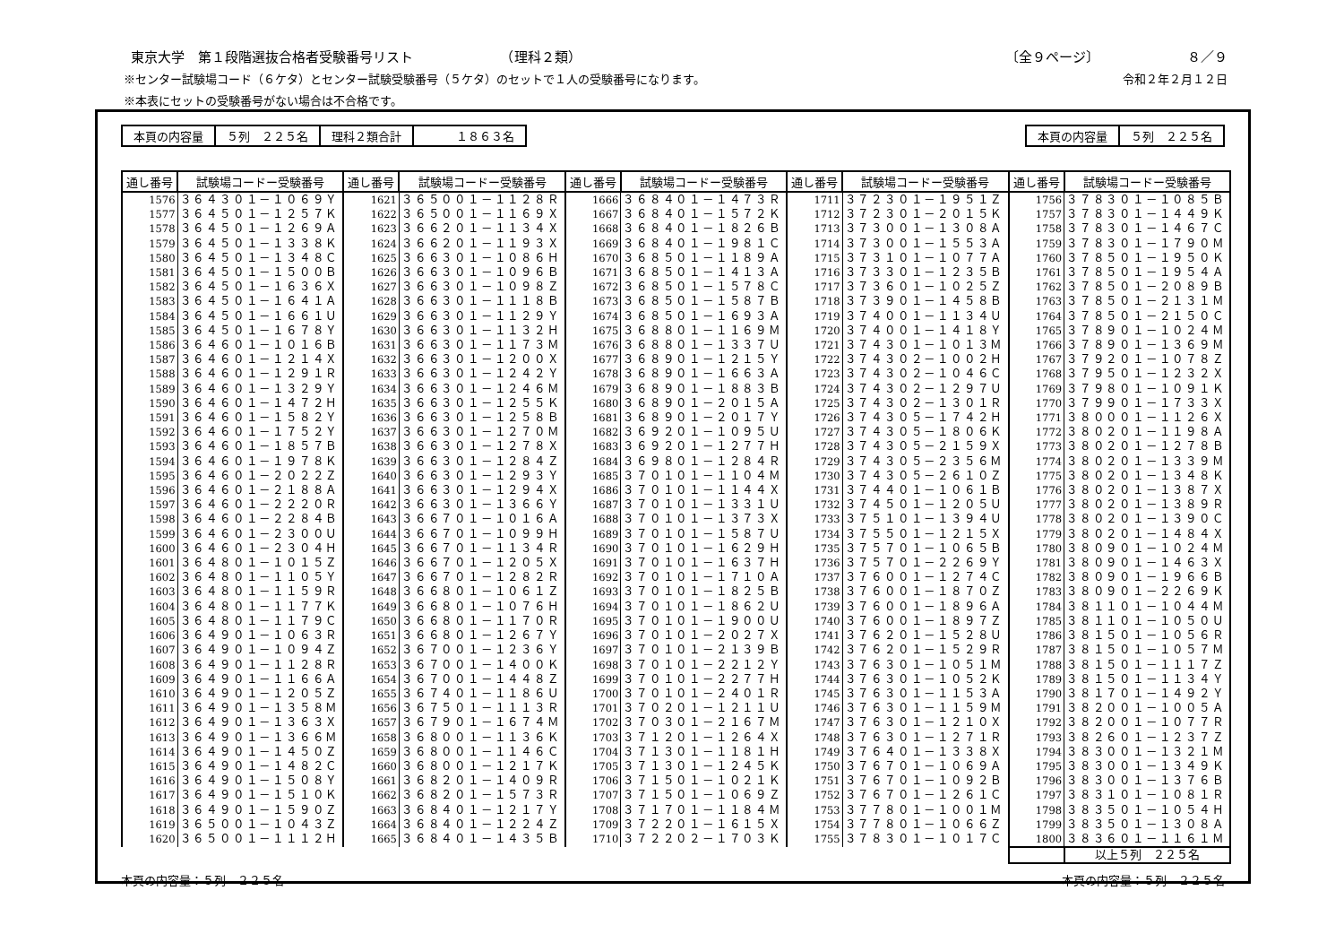東京大学　第１段階選抜合格者受験番号リスト　　　　　　　（理科２類） 〔全９ページ〕　　　　　　　８／９
※センター試験場コード（６ケタ）とセンター試験受験番号（５ケタ）のセットで１人の受験番号になります。 令和２年２月１２日
※本表にセットの受験番号がない場合は不合格です。
| 本頁の内容量 | ５列 ２２５名 | 理科２類合計 | １８６３名 |
| 本頁の内容量 | ５列 ２２５名 |
| 通し番号 | 試験場コードー受験番号 | 通し番号 | 試験場コードー受験番号 | 通し番号 | 試験場コードー受験番号 | 通し番号 | 試験場コードー受験番号 | 通し番号 | 試験場コードー受験番号 |
| --- | --- | --- | --- | --- | --- | --- | --- | --- | --- |
| 1576 | ３６４３０１－１０６９Ｙ | 1621 | ３６５００１－１１２８Ｒ | 1666 | ３６８４０１－１４７３Ｒ | 1711 | ３７２３０１－１９５１Ｚ | 1756 | ３７８３０１－１０８５Ｂ |
| 1577 | ３６４５０１－１２５７Ｋ | 1622 | ３６５００１－１１６９Ｘ | 1667 | ３６８４０１－１５７２Ｋ | 1712 | ３７２３０１－２０１５Ｋ | 1757 | ３７８３０１－１４４９Ｋ |
| 1578 | ３６４５０１－１２６９Ａ | 1623 | ３６６２０１－１１３４Ｘ | 1668 | ３６８４０１－１８２６Ｂ | 1713 | ３７３００１－１３０８Ａ | 1758 | ３７８３０１－１４６７Ｃ |
| 1579 | ３６４５０１－１３３８Ｋ | 1624 | ３６６２０１－１１９３Ｘ | 1669 | ３６８４０１－１９８１Ｃ | 1714 | ３７３００１－１５５３Ａ | 1759 | ３７８３０１－１７９０Ｍ |
| 1580 | ３６４５０１－１３４８Ｃ | 1625 | ３６６３０１－１０８６Ｈ | 1670 | ３６８５０１－１１８９Ａ | 1715 | ３７３１０１－１０７７Ａ | 1760 | ３７８５０１－１９５０Ｋ |
| 1581 | ３６４５０１－１５００Ｂ | 1626 | ３６６３０１－１０９６Ｂ | 1671 | ３６８５０１－１４１３Ａ | 1716 | ３７３３０１－１２３５Ｂ | 1761 | ３７８５０１－１９５４Ａ |
| 1582 | ３６４５０１－１６３６Ｘ | 1627 | ３６６３０１－１０９８Ｚ | 1672 | ３６８５０１－１５７８Ｃ | 1717 | ３７３６０１－１０２５Ｚ | 1762 | ３７８５０１－２０８９Ｂ |
| 1583 | ３６４５０１－１６４１Ａ | 1628 | ３６６３０１－１１１８Ｂ | 1673 | ３６８５０１－１５８７Ｂ | 1718 | ３７３９０１－１４５８Ｂ | 1763 | ３７８５０１－２１３１Ｍ |
| 1584 | ３６４５０１－１６６１Ｕ | 1629 | ３６６３０１－１１２９Ｙ | 1674 | ３６８５０１－１６９３Ａ | 1719 | ３７４００１－１１３４Ｕ | 1764 | ３７８５０１－２１５０Ｃ |
| 1585 | ３６４５０１－１６７８Ｙ | 1630 | ３６６３０１－１１３２Ｈ | 1675 | ３６８８０１－１１６９Ｍ | 1720 | ３７４００１－１４１８Ｙ | 1765 | ３７８９０１－１０２４Ｍ |
| 1586 | ３６４６０１－１０１６Ｂ | 1631 | ３６６３０１－１１７３Ｍ | 1676 | ３６８８０１－１３３７Ｕ | 1721 | ３７４３０１－１０１３Ｍ | 1766 | ３７８９０１－１３６９Ｍ |
| 1587 | ３６４６０１－１２１４Ｘ | 1632 | ３６６３０１－１２００Ｘ | 1677 | ３６８９０１－１２１５Ｙ | 1722 | ３７４３０２－１００２Ｈ | 1767 | ３７９２０１－１０７８Ｚ |
| 1588 | ３６４６０１－１２９１Ｒ | 1633 | ３６６３０１－１２４２Ｙ | 1678 | ３６８９０１－１６６３Ａ | 1723 | ３７４３０２－１０４６Ｃ | 1768 | ３７９５０１－１２３２Ｘ |
| 1589 | ３６４６０１－１３２９Ｙ | 1634 | ３６６３０１－１２４６Ｍ | 1679 | ３６８９０１－１８８３Ｂ | 1724 | ３７４３０２－１２９７Ｕ | 1769 | ３７９８０１－１０９１Ｋ |
| 1590 | ３６４６０１－１４７２Ｈ | 1635 | ３６６３０１－１２５５Ｋ | 1680 | ３６８９０１－２０１５Ａ | 1725 | ３７４３０２－１３０１Ｒ | 1770 | ３７９９０１－１７３３Ｘ |
| 1591 | ３６４６０１－１５８２Ｙ | 1636 | ３６６３０１－１２５８Ｂ | 1681 | ３６８９０１－２０１７Ｙ | 1726 | ３７４３０５－１７４２Ｈ | 1771 | ３８０００１－１１２６Ｘ |
| 1592 | ３６４６０１－１７５２Ｙ | 1637 | ３６６３０１－１２７０Ｍ | 1682 | ３６９２０１－１０９５Ｕ | 1727 | ３７４３０５－１８０６Ｋ | 1772 | ３８０２０１－１１９８Ａ |
| 1593 | ３６４６０１－１８５７Ｂ | 1638 | ３６６３０１－１２７８Ｘ | 1683 | ３６９２０１－１２７７Ｈ | 1728 | ３７４３０５－２１５９Ｘ | 1773 | ３８０２０１－１２７８Ｂ |
| 1594 | ３６４６０１－１９７８Ｋ | 1639 | ３６６３０１－１２８４Ｚ | 1684 | ３６９８０１－１２８４Ｒ | 1729 | ３７４３０５－２３５６Ｍ | 1774 | ３８０２０１－１３３９Ｍ |
| 1595 | ３６４６０１－２０２２Ｚ | 1640 | ３６６３０１－１２９３Ｙ | 1685 | ３７０１０１－１１０４Ｍ | 1730 | ３７４３０５－２６１０Ｚ | 1775 | ３８０２０１－１３４８Ｋ |
| 1596 | ３６４６０１－２１８８Ａ | 1641 | ３６６３０１－１２９４Ｘ | 1686 | ３７０１０１－１１４４Ｘ | 1731 | ３７４４０１－１０６１Ｂ | 1776 | ３８０２０１－１３８７Ｘ |
| 1597 | ３６４６０１－２２２０Ｒ | 1642 | ３６６３０１－１３６６Ｙ | 1687 | ３７０１０１－１３３１Ｕ | 1732 | ３７４５０１－１２０５Ｕ | 1777 | ３８０２０１－１３８９Ｒ |
| 1598 | ３６４６０１－２２８４Ｂ | 1643 | ３６６７０１－１０１６Ａ | 1688 | ３７０１０１－１３７３Ｘ | 1733 | ３７５１０１－１３９４Ｕ | 1778 | ３８０２０１－１３９０Ｃ |
| 1599 | ３６４６０１－２３００Ｕ | 1644 | ３６６７０１－１０９９Ｈ | 1689 | ３７０１０１－１５８７Ｕ | 1734 | ３７５５０１－１２１５Ｘ | 1779 | ３８０２０１－１４８４Ｘ |
| 1600 | ３６４６０１－２３０４Ｈ | 1645 | ３６６７０１－１１３４Ｒ | 1690 | ３７０１０１－１６２９Ｈ | 1735 | ３７５７０１－１０６５Ｂ | 1780 | ３８０９０１－１０２４Ｍ |
| 1601 | ３６４８０１－１０１５Ｚ | 1646 | ３６６７０１－１２０５Ｘ | 1691 | ３７０１０１－１６３７Ｈ | 1736 | ３７５７０１－２２６９Ｙ | 1781 | ３８０９０１－１４６３Ｘ |
| 1602 | ３６４８０１－１１０５Ｙ | 1647 | ３６６７０１－１２８２Ｒ | 1692 | ３７０１０１－１７１０Ａ | 1737 | ３７６００１－１２７４Ｃ | 1782 | ３８０９０１－１９６６Ｂ |
| 1603 | ３６４８０１－１１５９Ｒ | 1648 | ３６６８０１－１０６１Ｚ | 1693 | ３７０１０１－１８２５Ｂ | 1738 | ３７６００１－１８７０Ｚ | 1783 | ３８０９０１－２２６９Ｋ |
| 1604 | ３６４８０１－１１７７Ｋ | 1649 | ３６６８０１－１０７６Ｈ | 1694 | ３７０１０１－１８６２Ｕ | 1739 | ３７６００１－１８９６Ａ | 1784 | ３８１１０１－１０４４Ｍ |
| 1605 | ３６４８０１－１１７９Ｃ | 1650 | ３６６８０１－１１７０Ｒ | 1695 | ３７０１０１－１９００Ｕ | 1740 | ３７６００１－１８９７Ｚ | 1785 | ３８１１０１－１０５０Ｕ |
| 1606 | ３６４９０１－１０６３Ｒ | 1651 | ３６６８０１－１２６７Ｙ | 1696 | ３７０１０１－２０２７Ｘ | 1741 | ３７６２０１－１５２８Ｕ | 1786 | ３８１５０１－１０５６Ｒ |
| 1607 | ３６４９０１－１０９４Ｚ | 1652 | ３６７００１－１２３６Ｙ | 1697 | ３７０１０１－２１３９Ｂ | 1742 | ３７６２０１－１５２９Ｒ | 1787 | ３８１５０１－１０５７Ｍ |
| 1608 | ３６４９０１－１１２８Ｒ | 1653 | ３６７００１－１４００Ｋ | 1698 | ３７０１０１－２２１２Ｙ | 1743 | ３７６３０１－１０５１Ｍ | 1788 | ３８１５０１－１１１７Ｚ |
| 1609 | ３６４９０１－１１６６Ａ | 1654 | ３６７００１－１４４８Ｚ | 1699 | ３７０１０１－２２７７Ｈ | 1744 | ３７６３０１－１０５２Ｋ | 1789 | ３８１５０１－１１３４Ｙ |
| 1610 | ３６４９０１－１２０５Ｚ | 1655 | ３６７４０１－１１８６Ｕ | 1700 | ３７０１０１－２４０１Ｒ | 1745 | ３７６３０１－１１５３Ａ | 1790 | ３８１７０１－１４９２Ｙ |
| 1611 | ３６４９０１－１３５８Ｍ | 1656 | ３６７５０１－１１１３Ｒ | 1701 | ３７０２０１－１２１１Ｕ | 1746 | ３７６３０１－１１５９Ｍ | 1791 | ３８２００１－１００５Ａ |
| 1612 | ３６４９０１－１３６３Ｘ | 1657 | ３６７９０１－１６７４Ｍ | 1702 | ３７０３０１－２１６７Ｍ | 1747 | ３７６３０１－１２１０Ｘ | 1792 | ３８２００１－１０７７Ｒ |
| 1613 | ３６４９０１－１３６６Ｍ | 1658 | ３６８００１－１１３６Ｋ | 1703 | ３７１２０１－１２６４Ｘ | 1748 | ３７６３０１－１２７１Ｒ | 1793 | ３８２６０１－１２３７Ｚ |
| 1614 | ３６４９０１－１４５０Ｚ | 1659 | ３６８００１－１１４６Ｃ | 1704 | ３７１３０１－１１８１Ｈ | 1749 | ３７６４０１－１３３８Ｘ | 1794 | ３８３００１－１３２１Ｍ |
| 1615 | ３６４９０１－１４８２Ｃ | 1660 | ３６８００１－１２１７Ｋ | 1705 | ３７１３０１－１２４５Ｋ | 1750 | ３７６７０１－１０６９Ａ | 1795 | ３８３００１－１３４９Ｋ |
| 1616 | ３６４９０１－１５０８Ｙ | 1661 | ３６８２０１－１４０９Ｒ | 1706 | ３７１５０１－１０２１Ｋ | 1751 | ３７６７０１－１０９２Ｂ | 1796 | ３８３００１－１３７６Ｂ |
| 1617 | ３６４９０１－１５１０Ｋ | 1662 | ３６８２０１－１５７３Ｒ | 1707 | ３７１５０１－１０６９Ｚ | 1752 | ３７６７０１－１２６１Ｃ | 1797 | ３８３１０１－１０８１Ｒ |
| 1618 | ３６４９０１－１５９０Ｚ | 1663 | ３６８４０１－１２１７Ｙ | 1708 | ３７１７０１－１１８４Ｍ | 1753 | ３７７８０１－１００１Ｍ | 1798 | ３８３５０１－１０５４Ｈ |
| 1619 | ３６５００１－１０４３Ｚ | 1664 | ３６８４０１－１２２４Ｚ | 1709 | ３７２２０１－１６１５Ｘ | 1754 | ３７７８０１－１０６６Ｚ | 1799 | ３８３５０１－１３０８Ａ |
| 1620 | ３６５００１－１１１２Ｈ | 1665 | ３６８４０１－１４３５Ｂ | 1710 | ３７２２０２－１７０３Ｋ | 1755 | ３７８３０１－１０１７Ｃ | 1800 | ３８３６０１－１１６１Ｍ |
| | | | | | | | | | 以上５列 ２２５名 |
本頁の内容量：５列　２２５名 本頁の内容量：５列　２２５名